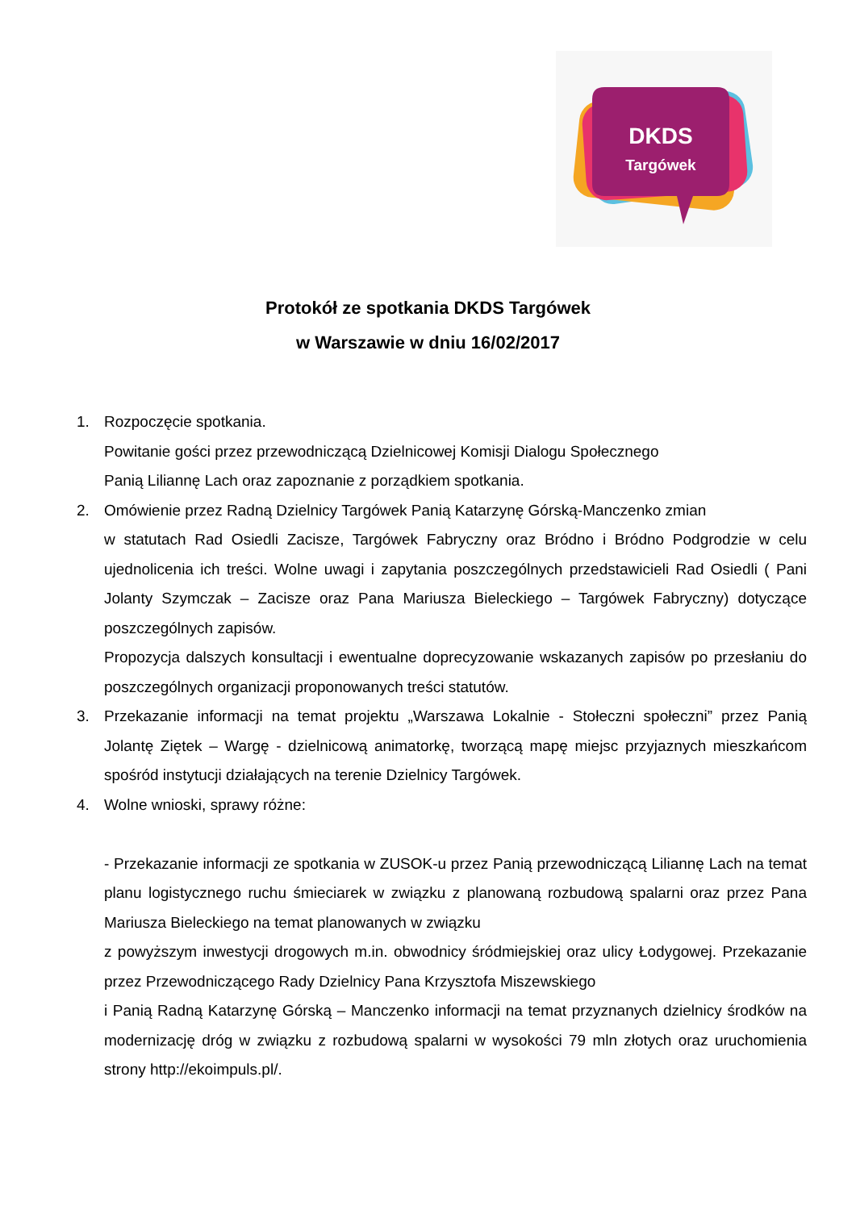DKDS
Targówek
Protokół ze spotkania DKDS Targówek
w Warszawie w dniu 16/02/2017
1. Rozpoczęcie spotkania.
Powitanie gości przez przewodniczącą Dzielnicowej Komisji Dialogu Społecznego
Panią Liliannę Lach oraz zapoznanie z porządkiem spotkania.
2. Omówienie przez Radną Dzielnicy Targówek Panią Katarzynę Górską-Manczenko zmian
w statutach Rad Osiedli Zacisze, Targówek Fabryczny oraz Bródno i Bródno Podgrodzie w celu ujednolicenia ich treści. Wolne uwagi i zapytania poszczególnych przedstawicieli Rad Osiedli ( Pani Jolanty Szymczak – Zacisze oraz Pana Mariusza Bieleckiego – Targówek Fabryczny) dotyczące poszczególnych zapisów.
Propozycja dalszych konsultacji i ewentualne doprecyzowanie wskazanych zapisów po przesłaniu do poszczególnych organizacji proponowanych treści statutów.
3. Przekazanie informacji na temat projektu „Warszawa Lokalnie - Stołeczni społeczni” przez Panią Jolantę Ziętek – Wargę - dzielnicową animatorkę, tworzącą mapę miejsc przyjaznych mieszkańcom spośród instytucji działających na terenie Dzielnicy Targówek.
4. Wolne wnioski, sprawy różne:
- Przekazanie informacji ze spotkania w ZUSOK-u przez Panią przewodniczącą Liliannę Lach na temat planu logistycznego ruchu śmieciarek w związku z planowaną rozbudową spalarni oraz przez Pana Mariusza Bieleckiego na temat planowanych w związku
z powyższym inwestycji drogowych m.in. obwodnicy śródmiejskiej oraz ulicy Łodygowej. Przekazanie przez Przewodniczącego Rady Dzielnicy Pana Krzysztofa Miszewskiego
i Panią Radną Katarzynę Górską – Manczenko informacji na temat przyznanych dzielnicy środków na modernizację dróg w związku z rozbudową spalarni w wysokości 79 mln złotych oraz uruchomienia strony http://ekoimpuls.pl/.